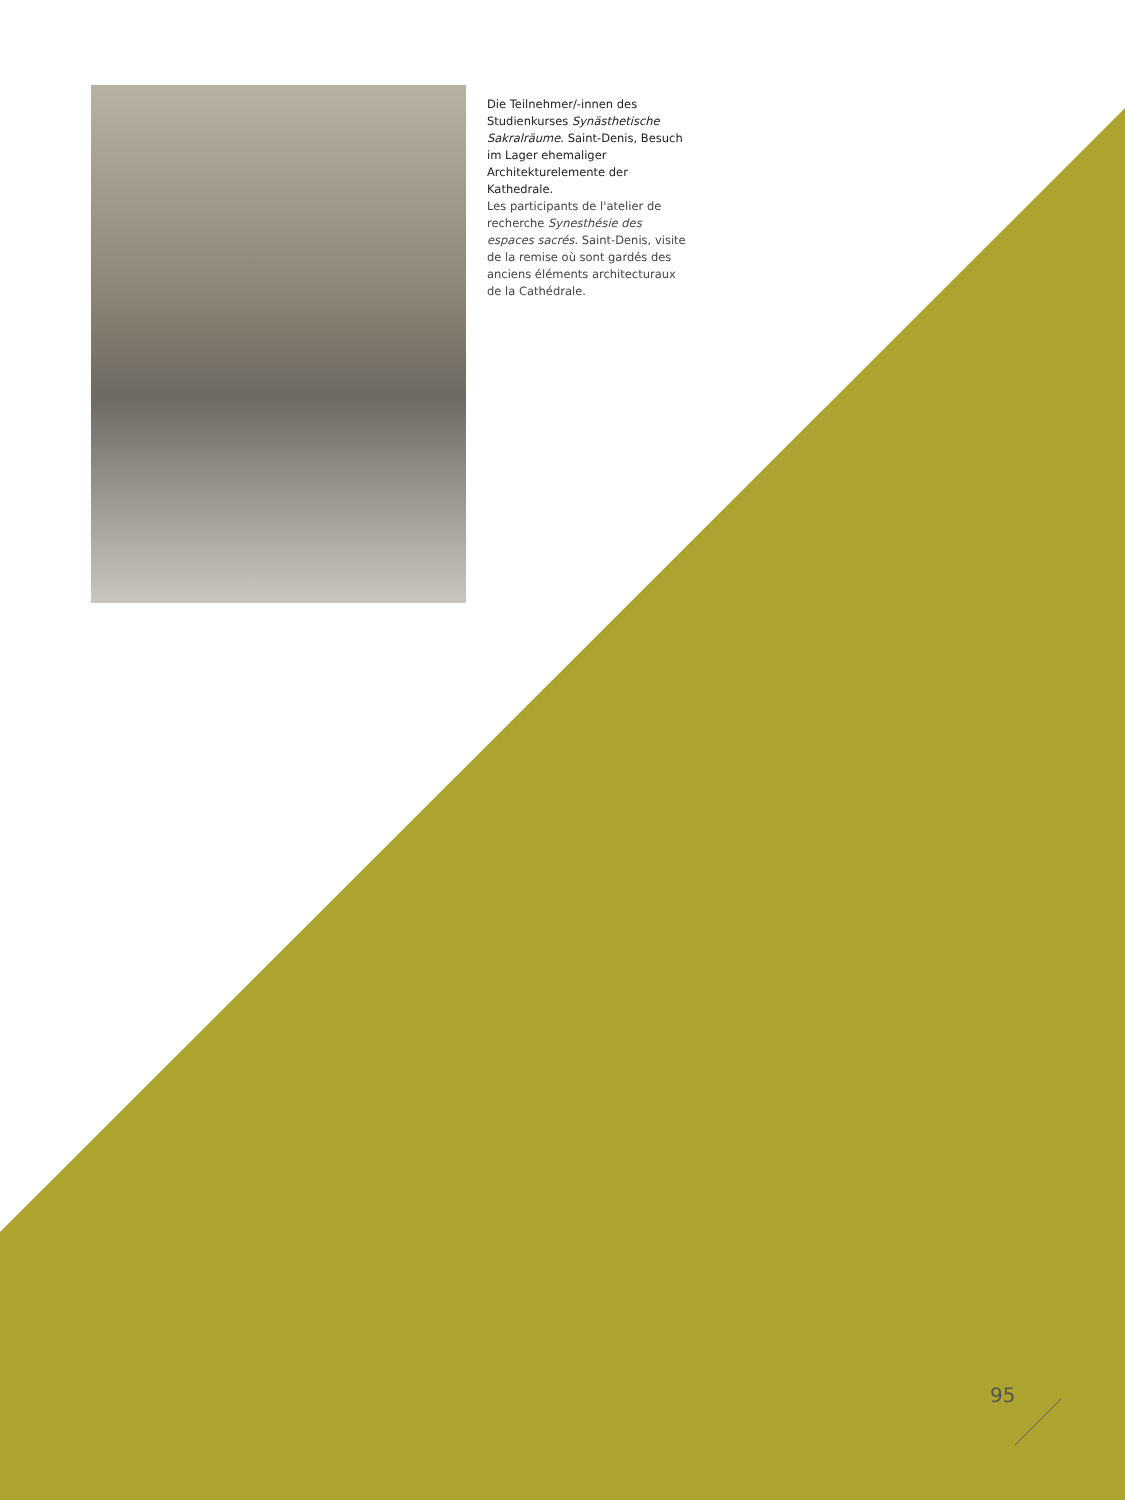Die Teilnehmer/-innen des Studienkurses Synästhetische Sakralräume. Saint-Denis, Besuch im Lager ehemaliger Architekturelemente der Kathedrale.
Les participants de l'atelier de recherche Synesthésie des espaces sacrés. Saint-Denis, visite de la remise où sont gardés des anciens éléments architecturaux de la Cathédrale.
95